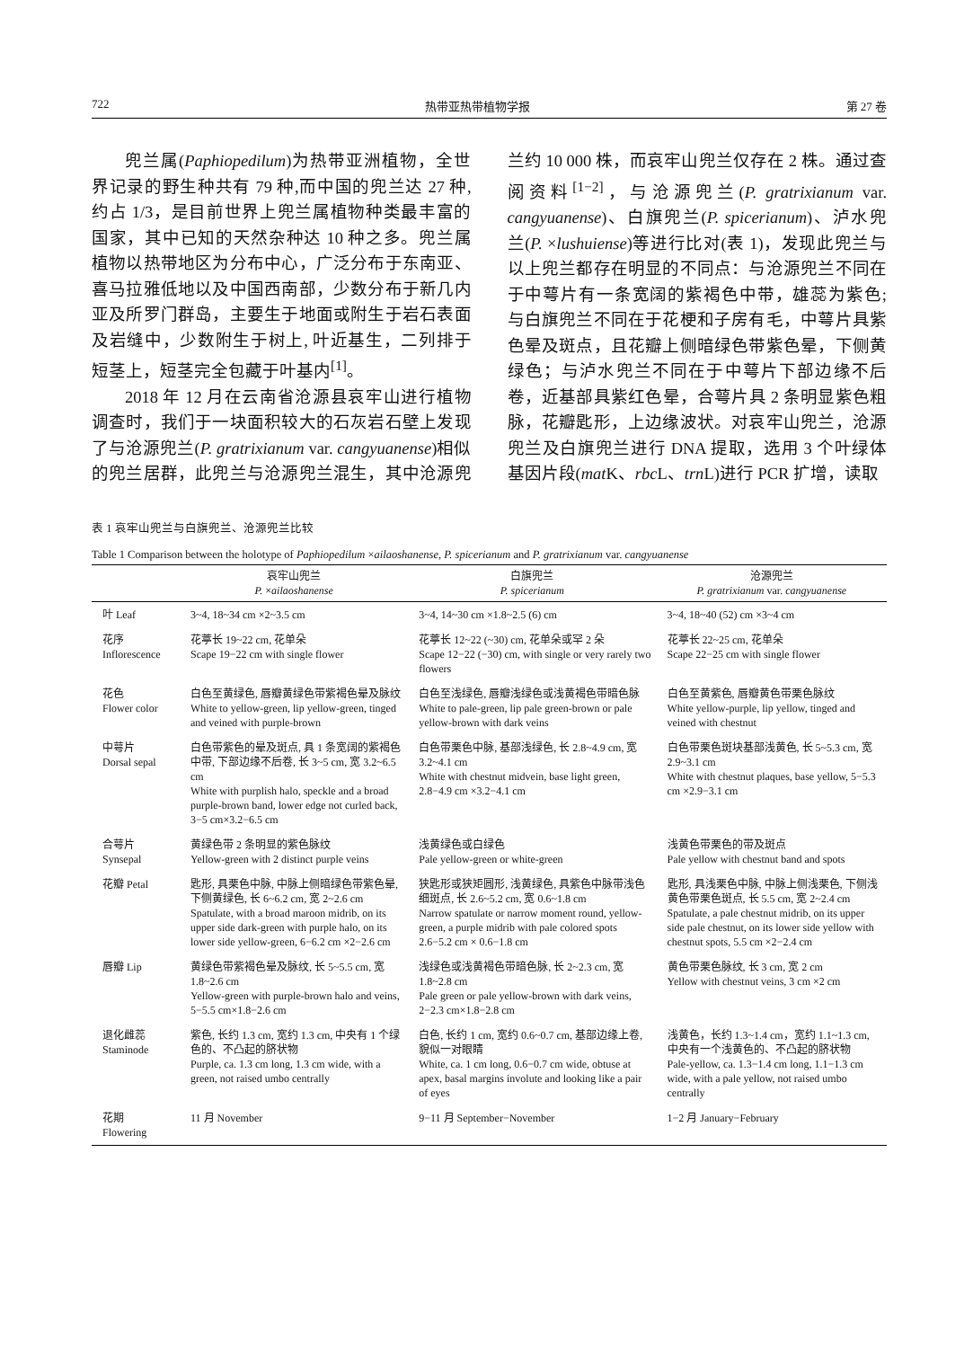722 热带亚热带植物学报 第 27 卷
兜兰属(Paphiopedilum)为热带亚洲植物，全世界记录的野生种共有 79 种,而中国的兜兰达 27 种,约占 1/3，是目前世界上兜兰属植物种类最丰富的国家，其中已知的天然杂种达 10 种之多。兜兰属植物以热带地区为分布中心，广泛分布于东南亚、喜马拉雅低地以及中国西南部，少数分布于新几内亚及所罗门群岛，主要生于地面或附生于岩石表面及岩缝中，少数附生于树上, 叶近基生，二列排于短茎上，短茎完全包藏于叶基内<sup>[1]</sup>。
2018 年 12 月在云南省沧源县哀牢山进行植物调查时，我们于一块面积较大的石灰岩石壁上发现了与沧源兜兰(P. gratrixianum var. cangyuanense)相似的兜兰居群，此兜兰与沧源兜兰混生，其中沧源兜兰约 10 000 株，而哀牢山兜兰仅存在 2 株。通过查阅资料<sup>[1−2]</sup>，与沧源兜兰(P. gratrixianum var. cangyuanense)、白旗兜兰(P. spicerianum)、泸水兜兰(P. ×lushuiense)等进行比对(表 1)，发现此兜兰与以上兜兰都存在明显的不同点：与沧源兜兰不同在于中萼片有一条宽阔的紫褐色中带，雄蕊为紫色; 与白旗兜兰不同在于花梗和子房有毛，中萼片具紫色晕及斑点，且花瓣上侧暗绿色带紫色晕，下侧黄绿色；与泸水兜兰不同在于中萼片下部边缘不后卷，近基部具紫红色晕，合萼片具 2 条明显紫色粗脉，花瓣匙形，上边缘波状。对哀牢山兜兰，沧源兜兰及白旗兜兰进行 DNA 提取，选用 3 个叶绿体基因片段(mat K、rbc L、trn L)进行 PCR 扩增，读取
表 1 哀牢山兜兰与白旗兜兰、沧源兜兰比较
Table 1 Comparison between the holotype of Paphiopedilum ×ailaoshanense, P. spicerianum and P. gratrixianum var. cangyuanense
| | 哀牢山兜兰 P. × ailaoshanense | 白旗兜兰 P. spicerianum | 沧源兜兰 P. gratrixianum var. cangyuanense |
| --- | --- | --- | --- |
| 叶 Leaf | 3~4, 18~34 cm ×2~3.5 cm | 3~4, 14~30 cm ×1.8~2.5 (6) cm | 3~4, 18~40 (52) cm ×3~4 cm |
| 花序 Inflorescence | 花葶长 19~22 cm, 花单朵 Scape 19−22 cm with single flower | 花葶长 12~22 (~30) cm, 花单朵或罕 2 朵 Scape 12−22 (−30) cm, with single or very rarely two flowers | 花葶长 22~25 cm, 花单朵 Scape 22−25 cm with single flower |
| 花色 Flower color | 白色至黄绿色, 唇瓣黄绿色带紫褐色晕及脉纹 White to yellow-green, lip yellow-green, tinged and veined with purple-brown | 白色至浅绿色, 唇瓣浅绿色或浅黄褐色带暗色脉 White to pale-green, lip pale green-brown or pale yellow-brown with dark veins | 白色至黄紫色, 唇瓣黄色带栗色脉纹 White yellow-purple, lip yellow, tinged and veined with chestnut |
| 中萼片 Dorsal sepal | 白色带紫色的晕及斑点, 具 1 条宽阔的紫褐色中带, 下部边缘不后卷, 长 3~5 cm, 宽 3.2~6.5 cm White with purplish halo, speckle and a broad purple-brown band, lower edge not curled back, 3−5 cm×3.2−6.5 cm | 白色带栗色中脉, 基部浅绿色, 长 2.8~4.9 cm, 宽 3.2~4.1 cm White with chestnut midvein, base light green, 2.8−4.9 cm ×3.2−4.1 cm | 白色带栗色斑块基部浅黄色, 长 5~5.3 cm, 宽 2.9~3.1 cm White with chestnut plaques, base yellow, 5−5.3 cm ×2.9−3.1 cm |
| 合萼片 Synsepal | 黄绿色带 2 条明显的紫色脉纹 Yellow-green with 2 distinct purple veins | 浅黄绿色或白绿色 Pale yellow-green or white-green | 浅黄色带栗色的带及斑点 Pale yellow with chestnut band and spots |
| 花瓣 Petal | 匙形, 具栗色中脉, 中脉上侧暗绿色带紫色晕, 下侧黄绿色, 长 6~6.2 cm, 宽 2~2.6 cm Spatulate, with a broad maroon midrib, on its upper side dark-green with purple halo, on its lower side yellow-green, 6−6.2 cm ×2−2.6 cm | 狭匙形或狭矩圆形, 浅黄绿色, 具紫色中脉带浅色细斑点, 长 2.6~5.2 cm, 宽 0.6~1.8 cm Narrow spatulate or narrow moment round, yellow-green, a purple midrib with pale colored spots 2.6−5.2 cm × 0.6−1.8 cm | 匙形, 具浅栗色中脉, 中脉上侧浅栗色, 下侧浅黄色带栗色斑点, 长 5.5 cm, 宽 2~2.4 cm Spatulate, a pale chestnut midrib, on its upper side pale chestnut, on its lower side yellow with chestnut spots, 5.5 cm ×2−2.4 cm |
| 唇瓣 Lip | 黄绿色带紫褐色晕及脉纹, 长 5~5.5 cm, 宽 1.8~2.6 cm Yellow-green with purple-brown halo and veins, 5−5.5 cm×1.8−2.6 cm | 浅绿色或浅黄褐色带暗色脉, 长 2~2.3 cm, 宽 1.8~2.8 cm Pale green or pale yellow-brown with dark veins, 2−2.3 cm×1.8−2.8 cm | 黄色带栗色脉纹, 长 3 cm, 宽 2 cm Yellow with chestnut veins, 3 cm ×2 cm |
| 退化雌蕊 Staminode | 紫色, 长约 1.3 cm, 宽约 1.3 cm, 中央有 1 个绿色的、不凸起的脐状物 Purple, ca. 1.3 cm long, 1.3 cm wide, with a green, not raised umbo centrally | 白色, 长约 1 cm, 宽约 0.6~0.7 cm, 基部边缘上卷, 貌似一对眼睛 White, ca. 1 cm long, 0.6−0.7 cm wide, obtuse at apex, basal margins involute and looking like a pair of eyes | 浅黄色，长约 1.3~1.4 cm，宽约 1.1~1.3 cm, 中央有一个浅黄色的、不凸起的脐状物 Pale-yellow, ca. 1.3−1.4 cm long, 1.1−1.3 cm wide, with a pale yellow, not raised umbo centrally |
| 花期 Flowering | 11 月 November | 9−11 月 September−November | 1−2 月 January−February |